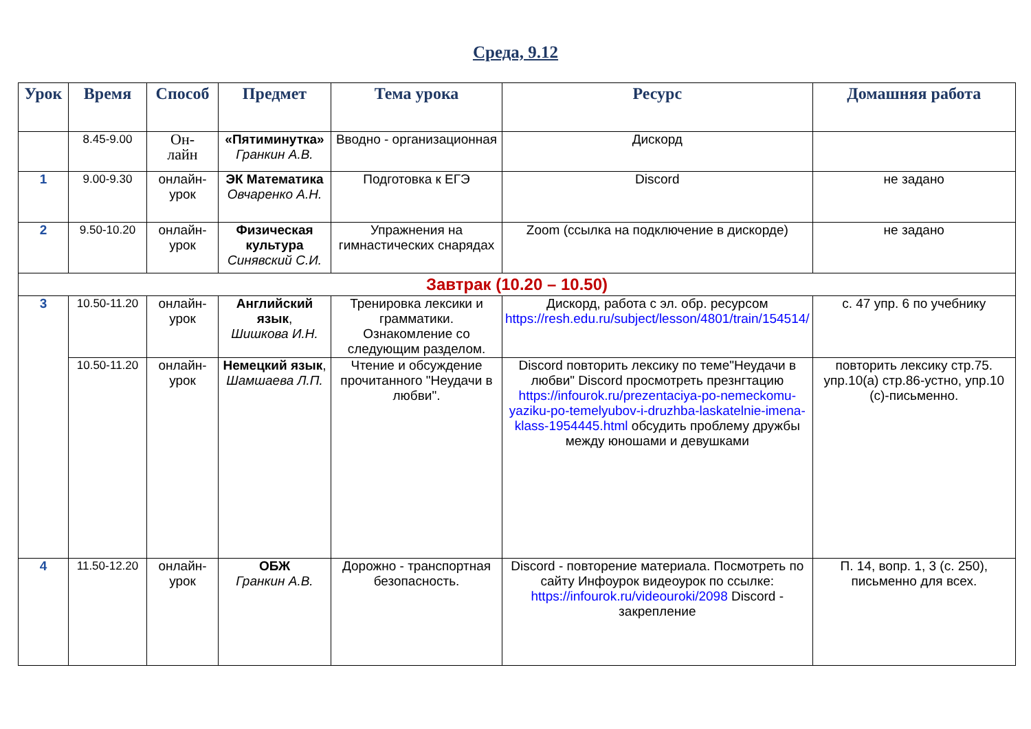Среда, 9.12
| Урок | Время | Способ | Предмет | Тема урока | Ресурс | Домашняя работа |
| --- | --- | --- | --- | --- | --- | --- |
| | 8.45-9.00 | Он- лайн | «Пятиминутка» Гранкин А.В. | Вводно - организационная | Дискорд | |
| 1 | 9.00-9.30 | онлайн-урок | ЭК Математика Овчаренко А.Н. | Подготовка к ЕГЭ | Discord | не задано |
| 2 | 9.50-10.20 | онлайн-урок | Физическая культура Синявский С.И. | Упражнения на гимнастических снарядах | Zoom (ссылка на подключение в дискорде) | не задано |
| Завтрак (10.20 – 10.50) | | | | | | |
| 3 | 10.50-11.20 | онлайн-урок | Английский язык , Шишкова И.Н. | Тренировка лексики и грамматики. Ознакомление со следующим разделом. | Дискорд, работа с эл. обр. ресурсом https://resh.edu.ru/subject/lesson/4801/train/154514/ | с. 47 упр. 6 по учебнику |
| | 10.50-11.20 | онлайн-урок | Немецкий язык , Шамшаева Л.П. | Чтение и обсуждение прочитанного "Неудачи в любви". | Discord повторить лексику по теме"Неудачи в любви" Discord просмотреть презнгтацию https://infourok.ru/prezentaciya-po-nemeckomu-yaziku-po-temelyubov-i-druzhba-laskatelnie-imena-klass-1954445.html обсудить проблему дружбы между юношами и девушками | повторить лексику стр.75. упр.10(а) стр.86-устно, упр.10 (с)-письменно. |
| 4 | 11.50-12.20 | онлайн-урок | ОБЖ Гранкин А.В. | Дорожно - транспортная безопасность. | Discord - повторение материала. Посмотреть по сайту Инфоурок видеоурок по ссылке: https://infourok.ru/videouroki/2098 Discord - закрепление | П. 14, вопр. 1, 3 (с. 250), письменно для всех. |